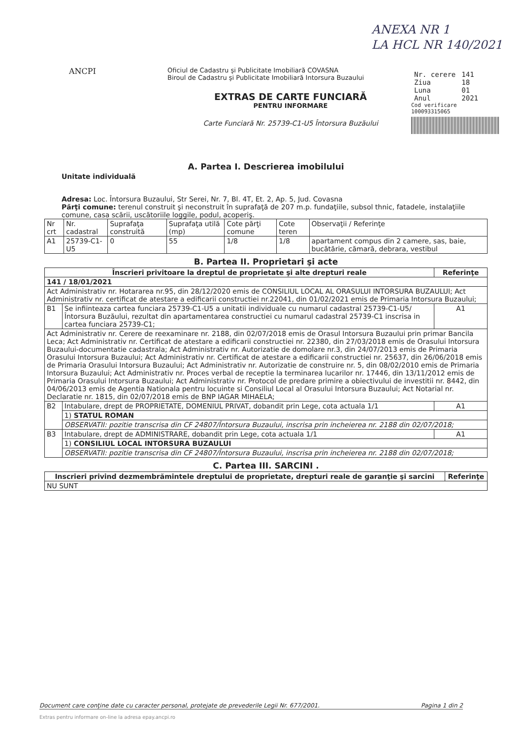ANEXA NR 1
LA HCL NR 140/2021
ANCPI
Oficiul de Cadastru şi Publicitate Imobiliară COVASNA
Biroul de Cadastru şi Publicitate Imobiliară Intorsura Buzaului
| Nr. cerere | 141 |
| Ziua | 18 |
| Luna | 01 |
| Anul | 2021 |
Cod verificare
100093315065
EXTRAS DE CARTE FUNCIARĂ
PENTRU INFORMARE
Carte Funciară Nr. 25739-C1-U5 Întorsura Buzăului
A. Partea I. Descrierea imobilului
Unitate individuală
Adresa: Loc. Întorsura Buzaului, Str Serei, Nr. 7, Bl. 4T, Et. 2, Ap. 5, Jud. Covasna
Părţi comune: terenul construit şi neconstruit în suprafaţă de 207 m.p. fundaţiile, subsol thnic, fatadele, instalaţiile comune, casa scării, uscătoriile loggile, podul, acoperiş.
| Nr crt | Nr. cadastral | Suprafaţa construită | Suprafaţa utilă (mp) | Cote părţi comune | Cote teren | Observaţii / Referinţe |
| A1 | 25739-C1-U5 | 0 | 55 | 1/8 | 1/8 | apartament compus din 2 camere, sas, baie, bucătărie, cămară, debrara, vestibul |
B. Partea II. Proprietari şi acte
| Înscrieri privitoare la dreptul de proprietate şi alte drepturi reale | | Referinţe |
| --- | --- | --- |
| 141 / 18/01/2021 | | |
| Act Administrativ nr. Hotararea nr.95, din 28/12/2020 emis de CONSILIUL LOCAL AL ORASULUI INTORSURA BUZAULUI; Act Administrativ nr. certificat de atestare a edificarii constructiei nr.22041, din 01/02/2021 emis de Primaria Intorsura Buzaului; | | |
| B1 | Se infiinteaza cartea funciara 25739-C1-U5 a unitatii individuale cu numarul cadastral 25739-C1-U5/Întorsura Buzăului, rezultat din apartamentarea constructiei cu numarul cadastral 25739-C1 inscrisa in cartea funciara 25739-C1; | A1 |
| Act Administrativ nr. Cerere de reexaminare nr. 2188, din 02/07/2018 emis de Orasul Intorsura Buzaului prin primar Bancila Leca; Act Administrativ nr. Certificat de atestare a edificarii constructiei nr. 22380, din 27/03/2018 emis de Orasului Intorsura Buzaului-documentatie cadastrala; Act Administrativ nr. Autorizatie de domolare nr.3, din 24/07/2013 emis de Primaria Orasului Intorsura Buzaului; Act Administrativ nr. Certificat de atestare a edificarii constructiei nr. 25637, din 26/06/2018 emis de Primaria Orasului Intorsura Buzaului; Act Administrativ nr. Autorizatie de construire nr. 5, din 08/02/2010 emis de Primaria Intorsura Buzaului; Act Administrativ nr. Proces verbal de receptie la terminarea lucarilor nr. 17446, din 13/11/2012 emis de Primaria Orasului Intorsura Buzaului; Act Administrativ nr. Protocol de predare primire a obiectivului de investitii nr. 8442, din 04/06/2013 emis de Agentia Nationala pentru locuinte si Consiliul Local al Orasului Intorsura Buzaului; Act Notarial nr. Declaratie nr. 1815, din 02/07/2018 emis de BNP IAGAR MIHAELA; | | |
| B2 | Intabulare, drept de PROPRIETATE, DOMENIUL PRIVAT, dobandit prin Lege, cota actuala 1/1 | A1 |
| | 1) STATUL ROMAN | |
| | OBSERVATII: pozitie transcrisa din CF 24807/Întorsura Buzaului, inscrisa prin incheierea nr. 2188 din 02/07/2018; | |
| B3 | Intabulare, drept de ADMINISTRARE, dobandit prin Lege, cota actuala 1/1 | A1 |
| | 1) CONSILIUL LOCAL INTORSURA BUZAULUI | |
| | OBSERVATII: pozitie transcrisa din CF 24807/Întorsura Buzaului, inscrisa prin incheierea nr. 2188 din 02/07/2018; | |
C. Partea III. SARCINI .
| Inscrieri privind dezmembrămintele dreptului de proprietate, drepturi reale de garanţie şi sarcini | Referinţe |
| --- | --- |
| NU SUNT | |
Document care conţine date cu caracter personal, protejate de prevederile Legii Nr. 677/2001. Pagina 1 din 2
Extras pentru informare on-line la adresa epay.ancpi.ro